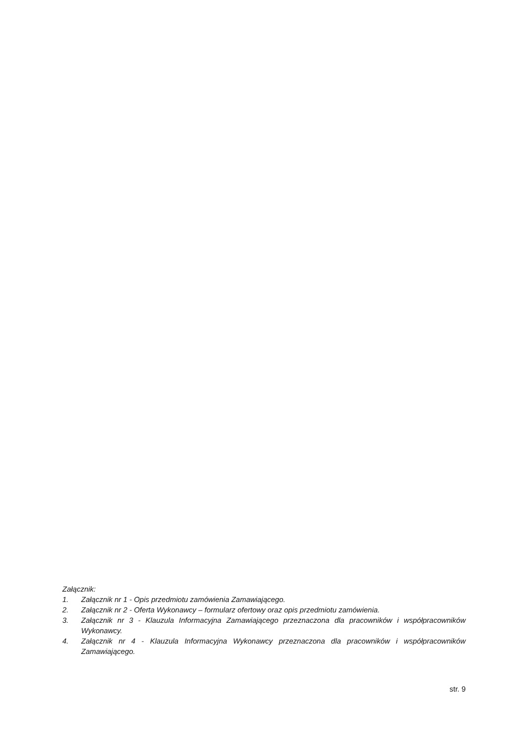Załącznik:
1. Załącznik nr 1 - Opis przedmiotu zamówienia Zamawiającego.
2. Załącznik nr 2 - Oferta Wykonawcy – formularz ofertowy oraz opis przedmiotu zamówienia.
3. Załącznik nr 3 - Klauzula Informacyjna Zamawiającego przeznaczona dla pracowników i współpracowników Wykonawcy.
4. Załącznik nr 4 - Klauzula Informacyjna Wykonawcy przeznaczona dla pracowników i współpracowników Zamawiającego.
str. 9